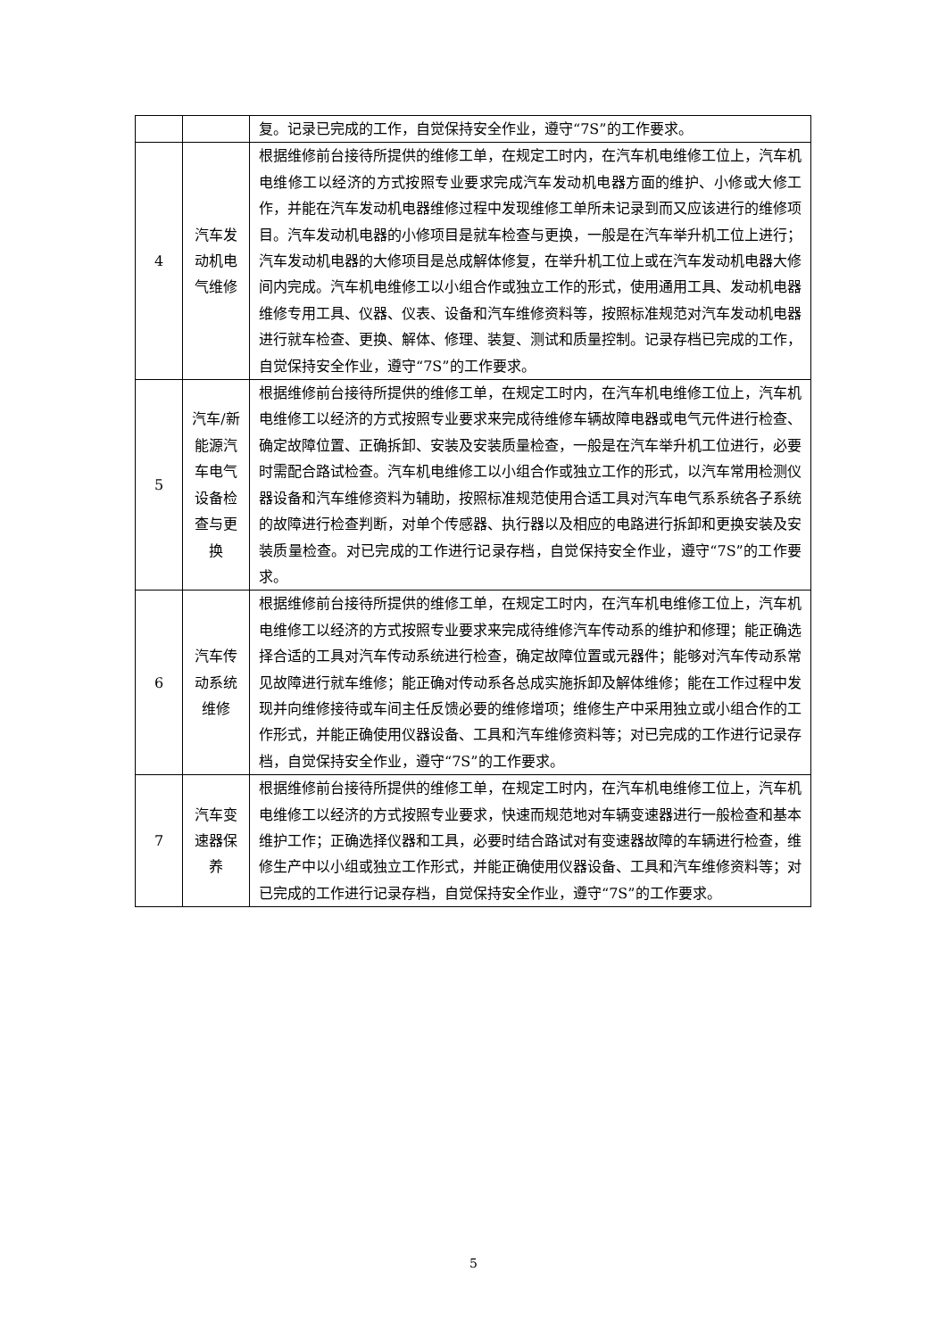| | | 复。记录已完成的工作，自觉保持安全作业，遵守“7S”的工作要求。 |
| 4 | 汽车发动机电气维修 | 根据维修前台接待所提供的维修工单，在规定工时内，在汽车机电维修工位上，汽车机电维修工以经济的方式按照专业要求完成汽车发动机电器方面的维护、小修或大修工作，并能在汽车发动机电器维修过程中发现维修工单所未记录到而又应该进行的维修项目。汽车发动机电器的小修项目是就车检查与更换，一般是在汽车举升机工位上进行；汽车发动机电器的大修项目是总成解体修复，在举升机工位上或在汽车发动机电器大修间内完成。汽车机电维修工以小组合作或独立工作的形式，使用通用工具、发动机电器维修专用工具、仪器、仪表、设备和汽车维修资料等，按照标准规范对汽车发动机电器进行就车检查、更换、解体、修理、装复、测试和质量控制。记录存档已完成的工作，自觉保持安全作业，遵守“7S”的工作要求。 |
| 5 | 汽车/新能源汽车电气设备检查与更换 | 根据维修前台接待所提供的维修工单，在规定工时内，在汽车机电维修工位上，汽车机电维修工以经济的方式按照专业要求来完成待维修车辆故障电器或电气元件进行检查、确定故障位置、正确拆卸、安装及安装质量检查，一般是在汽车举升机工位进行，必要时需配合路试检查。汽车机电维修工以小组合作或独立工作的形式，以汽车常用检测仪器设备和汽车维修资料为辅助，按照标准规范使用合适工具对汽车电气系系统各子系统的故障进行检查判断，对单个传感器、执行器以及相应的电路进行拆卸和更换安装及安装质量检查。对已完成的工作进行记录存档，自觉保持安全作业，遵守“7S”的工作要求。 |
| 6 | 汽车传动系统维修 | 根据维修前台接待所提供的维修工单，在规定工时内，在汽车机电维修工位上，汽车机电维修工以经济的方式按照专业要求来完成待维修汽车传动系的维护和修理；能正确选择合适的工具对汽车传动系统进行检查，确定故障位置或元器件；能够对汽车传动系常见故障进行就车维修；能正确对传动系各总成实施拆卸及解体维修；能在工作过程中发现并向维修接待或车间主任反馈必要的维修增项；维修生产中采用独立或小组合作的工作形式，并能正确使用仪器设备、工具和汽车维修资料等；对已完成的工作进行记录存档，自觉保持安全作业，遵守“7S”的工作要求。 |
| 7 | 汽车变速器保养 | 根据维修前台接待所提供的维修工单，在规定工时内，在汽车机电维修工位上，汽车机电维修工以经济的方式按照专业要求，快速而规范地对车辆变速器进行一般检查和基本维护工作；正确选择仪器和工具，必要时结合路试对有变速器故障的车辆进行检查，维修生产中以小组或独立工作形式，并能正确使用仪器设备、工具和汽车维修资料等；对已完成的工作进行记录存档，自觉保持安全作业，遵守“7S”的工作要求。 |
5